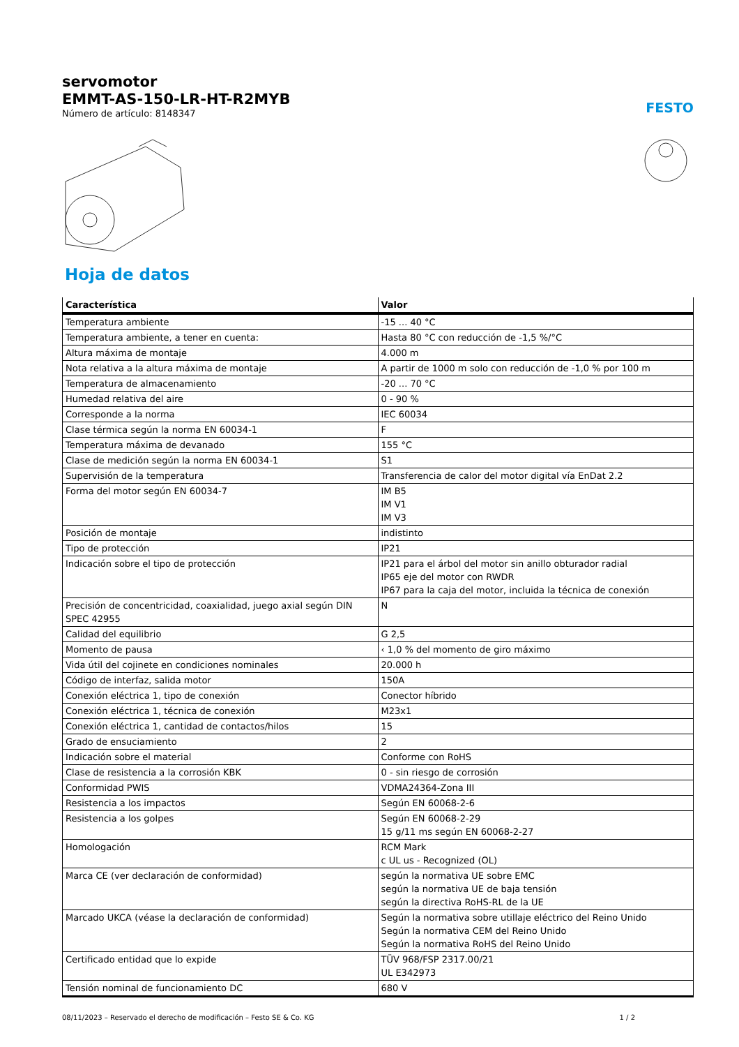servomotor
EMMT-AS-150-LR-HT-R2MYB
Número de artículo: 8148347
FESTO
Hoja de datos
| Característica | Valor |
| --- | --- |
| Temperatura ambiente | -15 ... 40 °C |
| Temperatura ambiente, a tener en cuenta: | Hasta 80 °C con reducción de -1,5 %/°C |
| Altura máxima de montaje | 4.000 m |
| Nota relativa a la altura máxima de montaje | A partir de 1000 m solo con reducción de -1,0 % por 100 m |
| Temperatura de almacenamiento | -20 ... 70 °C |
| Humedad relativa del aire | 0 - 90 % |
| Corresponde a la norma | IEC 60034 |
| Clase térmica según la norma EN 60034-1 | F |
| Temperatura máxima de devanado | 155 °C |
| Clase de medición según la norma EN 60034-1 | S1 |
| Supervisión de la temperatura | Transferencia de calor del motor digital vía EnDat 2.2 |
| Forma del motor según EN 60034-7 | IM B5 IM V1 IM V3 |
| Posición de montaje | indistinto |
| Tipo de protección | IP21 |
| Indicación sobre el tipo de protección | IP21 para el árbol del motor sin anillo obturador radial IP65 eje del motor con RWDR IP67 para la caja del motor, incluida la técnica de conexión |
| Precisión de concentricidad, coaxialidad, juego axial según DIN SPEC 42955 | N |
| Calidad del equilibrio | G 2,5 |
| Momento de pausa | ‹ 1,0 % del momento de giro máximo |
| Vida útil del cojinete en condiciones nominales | 20.000 h |
| Código de interfaz, salida motor | 150A |
| Conexión eléctrica 1, tipo de conexión | Conector híbrido |
| Conexión eléctrica 1, técnica de conexión | M23x1 |
| Conexión eléctrica 1, cantidad de contactos/hilos | 15 |
| Grado de ensuciamiento | 2 |
| Indicación sobre el material | Conforme con RoHS |
| Clase de resistencia a la corrosión KBK | 0 - sin riesgo de corrosión |
| Conformidad PWIS | VDMA24364-Zona III |
| Resistencia a los impactos | Según EN 60068-2-6 |
| Resistencia a los golpes | Según EN 60068-2-29 15 g/11 ms según EN 60068-2-27 |
| Homologación | RCM Mark c UL us - Recognized (OL) |
| Marca CE (ver declaración de conformidad) | según la normativa UE sobre EMC según la normativa UE de baja tensión según la directiva RoHS-RL de la UE |
| Marcado UKCA (véase la declaración de conformidad) | Según la normativa sobre utillaje eléctrico del Reino Unido Según la normativa CEM del Reino Unido Según la normativa RoHS del Reino Unido |
| Certificado entidad que lo expide | TÜV 968/FSP 2317.00/21 UL E342973 |
| Tensión nominal de funcionamiento DC | 680 V |
08/11/2023 – Reservado el derecho de modificación – Festo SE & Co. KG 1 / 2